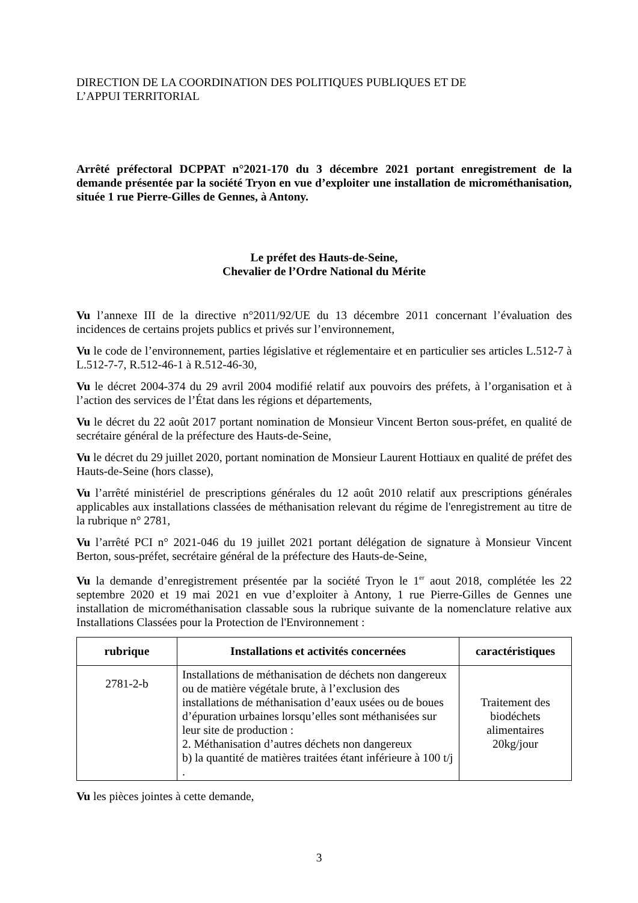DIRECTION DE LA COORDINATION DES POLITIQUES PUBLIQUES ET DE
L’APPUI TERRITORIAL
Arrêté préfectoral DCPPAT n°2021-170 du 3 décembre 2021 portant enregistrement de la demande présentée par la société Tryon en vue d’exploiter une installation de microméthanisation, située 1 rue Pierre-Gilles de Gennes, à Antony.
Le préfet des Hauts-de-Seine,
Chevalier de l’Ordre National du Mérite
Vu l’annexe III de la directive n°2011/92/UE du 13 décembre 2011 concernant l’évaluation des incidences de certains projets publics et privés sur l’environnement,
Vu le code de l’environnement, parties législative et réglementaire et en particulier ses articles L.512-7 à L.512-7-7, R.512-46-1 à R.512-46-30,
Vu le décret 2004-374 du 29 avril 2004 modifié relatif aux pouvoirs des préfets, à l’organisation et à l’action des services de l’État dans les régions et départements,
Vu le décret du 22 août 2017 portant nomination de Monsieur Vincent Berton sous-préfet, en qualité de secrétaire général de la préfecture des Hauts-de-Seine,
Vu le décret du 29 juillet 2020, portant nomination de Monsieur Laurent Hottiaux en qualité de préfet des Hauts-de-Seine (hors classe),
Vu l’arrêté ministériel de prescriptions générales du 12 août 2010 relatif aux prescriptions générales applicables aux installations classées de méthanisation relevant du régime de l'enregistrement au titre de la rubrique n° 2781,
Vu l’arrêté PCI n° 2021-046 du 19 juillet 2021 portant délégation de signature à Monsieur Vincent Berton, sous-préfet, secrétaire général de la préfecture des Hauts-de-Seine,
Vu la demande d’enregistrement présentée par la société Tryon le 1<sup>er</sup> aout 2018, complétée les 22 septembre 2020 et 19 mai 2021 en vue d’exploiter à Antony, 1 rue Pierre-Gilles de Gennes une installation de microméthanisation classable sous la rubrique suivante de la nomenclature relative aux Installations Classées pour la Protection de l'Environnement :
| rubrique | Installations et activités concernées | caractéristiques |
| --- | --- | --- |
| 2781-2-b | Installations de méthanisation de déchets non dangereux ou de matière végétale brute, à l’exclusion des installations de méthanisation d’eaux usées ou de boues d’épuration urbaines lorsqu’elles sont méthanisées sur leur site de production : 2. Méthanisation d’autres déchets non dangereux b) la quantité de matières traitées étant inférieure à 100 t/j . | Traitement des biodéchets alimentaires 20kg/jour |
Vu les pièces jointes à cette demande,
3